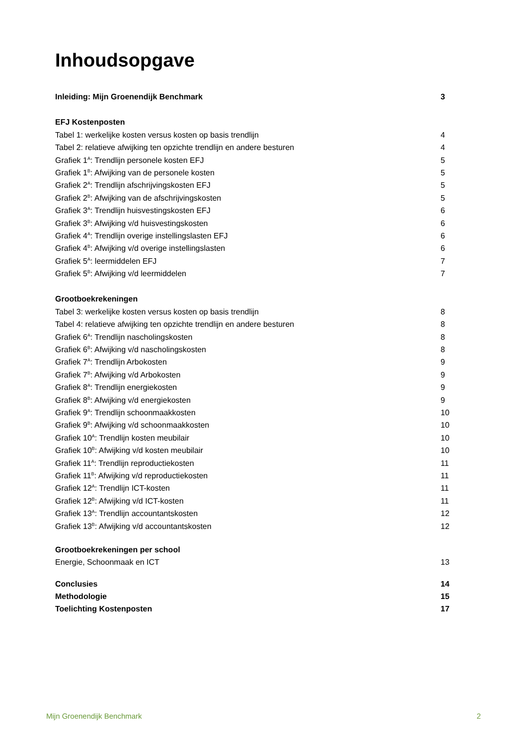Inhoudsopgave
Inleiding: Mijn Groenendijk Benchmark 3
EFJ Kostenposten
Tabel 1: werkelijke kosten versus kosten op basis trendlijn 4
Tabel 2: relatieve afwijking ten opzichte trendlijn en andere besturen 4
Grafiek 1<sup>A</sup>: Trendlijn personele kosten EFJ 5
Grafiek 1<sup>B</sup>: Afwijking van de personele kosten 5
Grafiek 2<sup>A</sup>: Trendlijn afschrijvingskosten EFJ 5
Grafiek 2<sup>B</sup>: Afwijking van de afschrijvingskosten 5
Grafiek 3<sup>A</sup>: Trendlijn huisvestingskosten EFJ 6
Grafiek 3<sup>B</sup>: Afwijking v/d huisvestingskosten 6
Grafiek 4<sup>A</sup>: Trendlijn overige instellingslasten EFJ 6
Grafiek 4<sup>B</sup>: Afwijking v/d overige instellingslasten 6
Grafiek 5<sup>A</sup>: leermiddelen EFJ 7
Grafiek 5<sup>B</sup>: Afwijking v/d leermiddelen 7
Grootboekrekeningen
Tabel 3: werkelijke kosten versus kosten op basis trendlijn 8
Tabel 4: relatieve afwijking ten opzichte trendlijn en andere besturen 8
Grafiek 6<sup>A</sup>: Trendlijn nascholingskosten 8
Grafiek 6<sup>B</sup>: Afwijking v/d nascholingskosten 8
Grafiek 7<sup>A</sup>: Trendlijn Arbokosten 9
Grafiek 7<sup>B</sup>: Afwijking v/d Arbokosten 9
Grafiek 8<sup>A</sup>: Trendlijn energiekosten 9
Grafiek 8<sup>B</sup>: Afwijking v/d energiekosten 9
Grafiek 9<sup>A</sup>: Trendlijn schoonmaakkosten 10
Grafiek 9<sup>B</sup>: Afwijking v/d schoonmaakkosten 10
Grafiek 10<sup>A</sup>: Trendlijn kosten meubilair 10
Grafiek 10<sup>B</sup>: Afwijking v/d kosten meubilair 10
Grafiek 11<sup>A</sup>: Trendlijn reproductiekosten 11
Grafiek 11<sup>B</sup>: Afwijking v/d reproductiekosten 11
Grafiek 12<sup>A</sup>: Trendlijn ICT-kosten 11
Grafiek 12<sup>B</sup>: Afwijking v/d ICT-kosten 11
Grafiek 13<sup>A</sup>: Trendlijn accountantskosten 12
Grafiek 13<sup>B</sup>: Afwijking v/d accountantskosten 12
Grootboekrekeningen per school
Energie, Schoonmaak en ICT 13
Conclusies 14
Methodologie 15
Toelichting Kostenposten 17
Mijn Groenendijk Benchmark 2